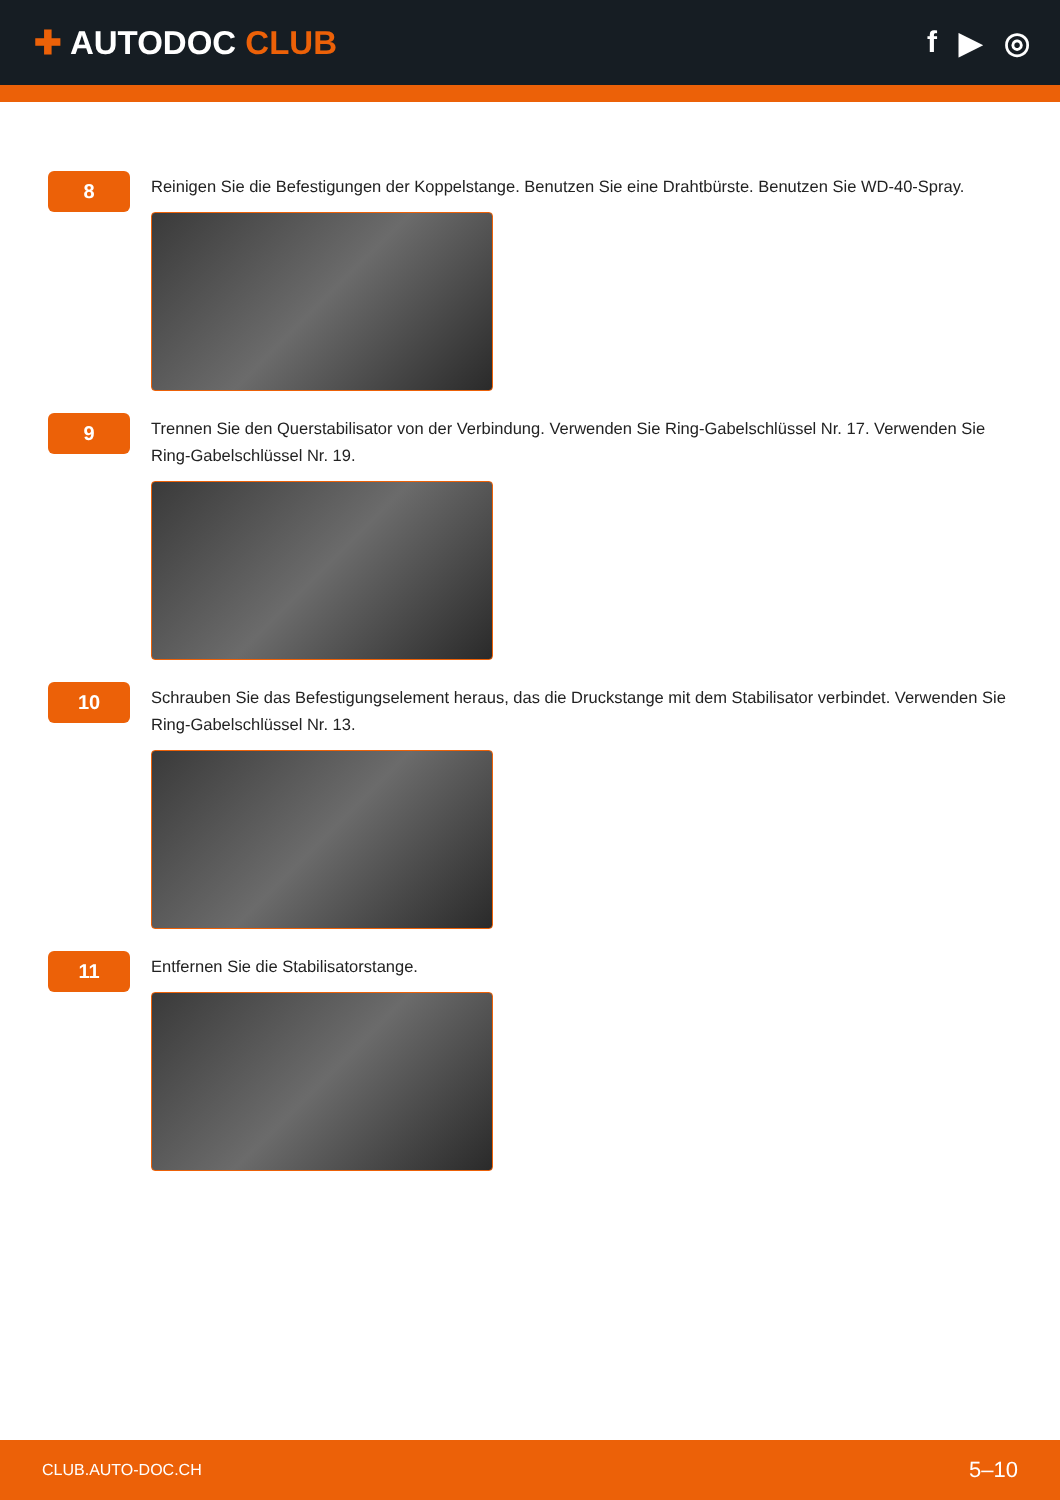✚ AUTODOC CLUB f ▶ ◎
8
Reinigen Sie die Befestigungen der Koppelstange. Benutzen Sie eine Drahtbürste. Benutzen Sie WD-40-Spray.
9
Trennen Sie den Querstabilisator von der Verbindung. Verwenden Sie Ring-Gabelschlüssel Nr. 17. Verwenden Sie Ring-Gabelschlüssel Nr. 19.
10
Schrauben Sie das Befestigungselement heraus, das die Druckstange mit dem Stabilisator verbindet. Verwenden Sie Ring-Gabelschlüssel Nr. 13.
11
Entfernen Sie die Stabilisatorstange.
CLUB.AUTO-DOC.CH 5–10